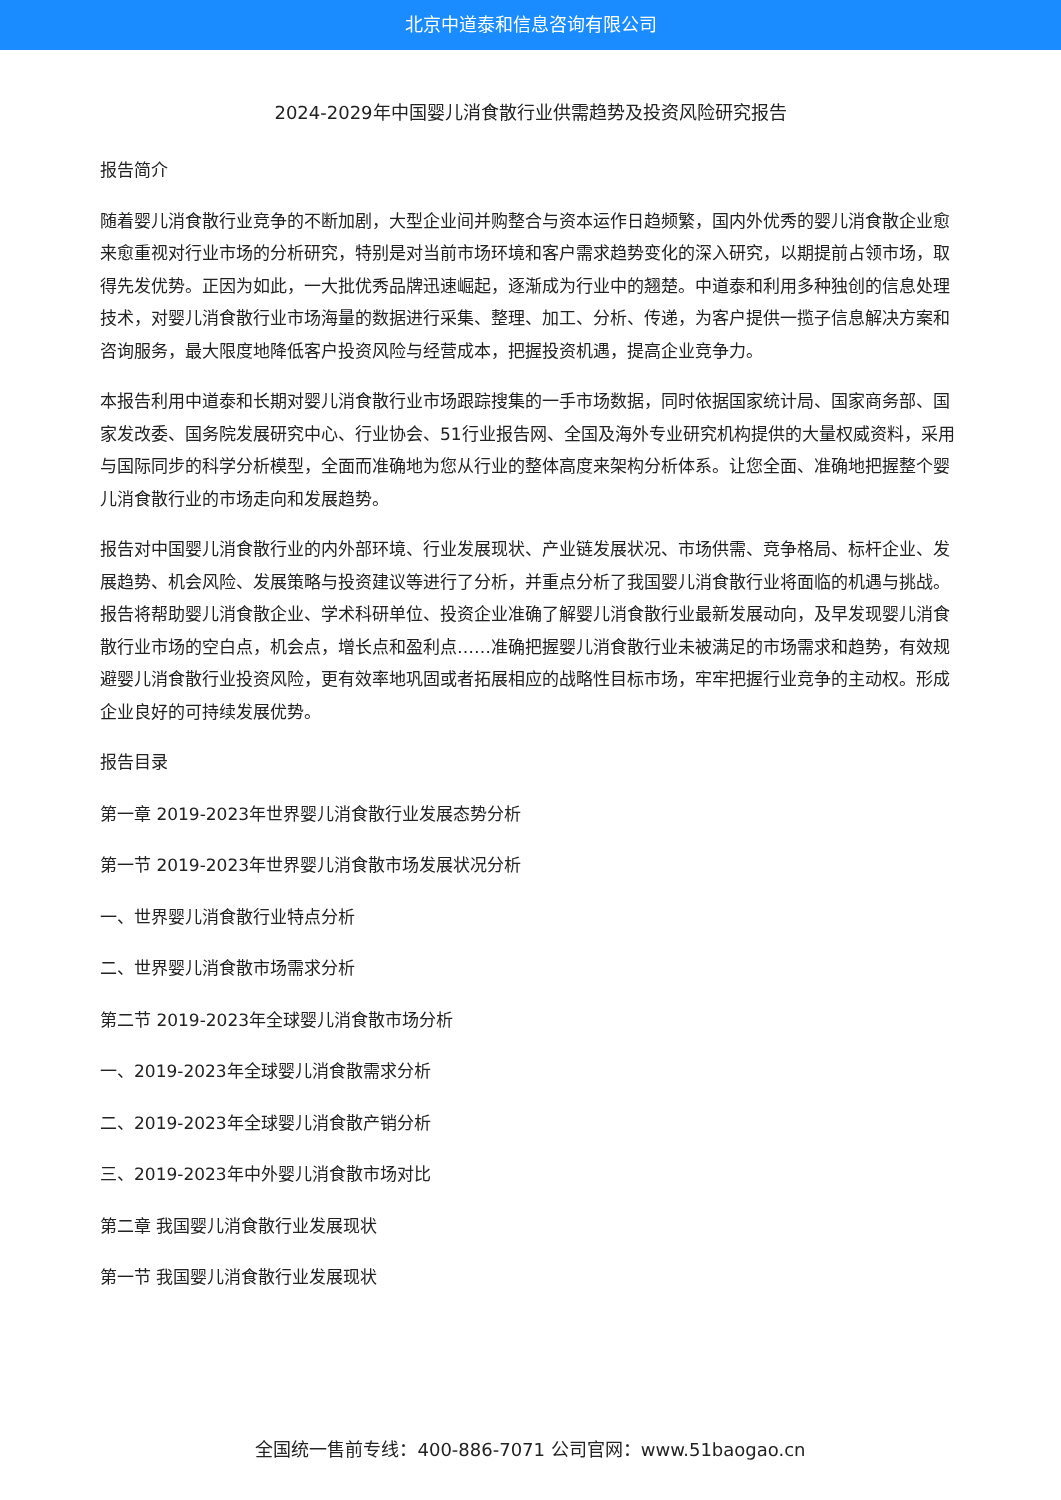北京中道泰和信息咨询有限公司
2024-2029年中国婴儿消食散行业供需趋势及投资风险研究报告
报告简介
随着婴儿消食散行业竞争的不断加剧，大型企业间并购整合与资本运作日趋频繁，国内外优秀的婴儿消食散企业愈来愈重视对行业市场的分析研究，特别是对当前市场环境和客户需求趋势变化的深入研究，以期提前占领市场，取得先发优势。正因为如此，一大批优秀品牌迅速崛起，逐渐成为行业中的翘楚。中道泰和利用多种独创的信息处理技术，对婴儿消食散行业市场海量的数据进行采集、整理、加工、分析、传递，为客户提供一揽子信息解决方案和咨询服务，最大限度地降低客户投资风险与经营成本，把握投资机遇，提高企业竞争力。
本报告利用中道泰和长期对婴儿消食散行业市场跟踪搜集的一手市场数据，同时依据国家统计局、国家商务部、国家发改委、国务院发展研究中心、行业协会、51行业报告网、全国及海外专业研究机构提供的大量权威资料，采用与国际同步的科学分析模型，全面而准确地为您从行业的整体高度来架构分析体系。让您全面、准确地把握整个婴儿消食散行业的市场走向和发展趋势。
报告对中国婴儿消食散行业的内外部环境、行业发展现状、产业链发展状况、市场供需、竞争格局、标杆企业、发展趋势、机会风险、发展策略与投资建议等进行了分析，并重点分析了我国婴儿消食散行业将面临的机遇与挑战。报告将帮助婴儿消食散企业、学术科研单位、投资企业准确了解婴儿消食散行业最新发展动向，及早发现婴儿消食散行业市场的空白点，机会点，增长点和盈利点……准确把握婴儿消食散行业未被满足的市场需求和趋势，有效规避婴儿消食散行业投资风险，更有效率地巩固或者拓展相应的战略性目标市场，牢牢把握行业竞争的主动权。形成企业良好的可持续发展优势。
报告目录
第一章 2019-2023年世界婴儿消食散行业发展态势分析
第一节 2019-2023年世界婴儿消食散市场发展状况分析
一、世界婴儿消食散行业特点分析
二、世界婴儿消食散市场需求分析
第二节 2019-2023年全球婴儿消食散市场分析
一、2019-2023年全球婴儿消食散需求分析
二、2019-2023年全球婴儿消食散产销分析
三、2019-2023年中外婴儿消食散市场对比
第二章 我国婴儿消食散行业发展现状
第一节 我国婴儿消食散行业发展现状
全国统一售前专线：400-886-7071 公司官网：www.51baogao.cn